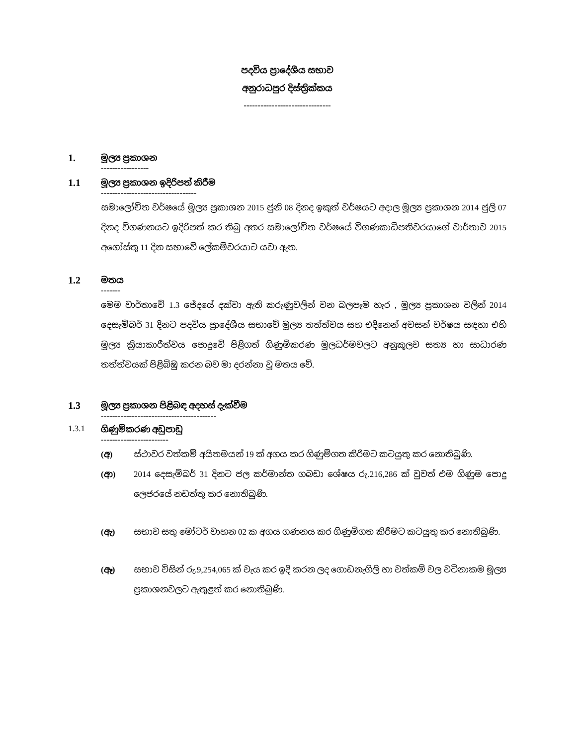පදවිය ප්‍රාදේශීය සභාව
අනුරාධපුර දිස්ත්‍රික්කය
-------------------------------
1.
මූල්‍ය ප්‍රකාශන
-----------------
1.1
මූල්‍ය ප්‍රකාශන ඉදිරිපත් කිරීම
----------------------------------
සමාලෝචිත වර්ෂයේ මූල්‍ය ප්‍රකාශන 2015 ජුනි 08 දිනද ඉකුත් වර්ෂයට අදාල මූල්‍ය ප්‍රකාශන 2014 ජුලි 07 දිනද විගණනයට ඉදිරිපත් කර තිබු අතර සමාලෝචිත වර්ෂයේ විගණකාධිපතිවරයාගේ වාර්තාව 2015 අගෝස්තු 11 දින සභාවේ ලේකම්වරයාට යවා ඇත.
1.2
මතය
-------
මෙම වාර්තාවේ 1.3 ජේදයේ දක්වා ඇති කරුණුවලින් වන බලපෑම හැර , මූල්‍ය ප්‍රකාශන වලින් 2014 දෙසැම්බර් 31 දිනට පදවිය ප්‍රාදේශීය සභාවේ මූල්‍ය තත්ත්වය සහ එදිනෙන් අවසන් වර්ෂය සඳහා එහි මූල්‍ය ක්‍රියාකාරීත්වය පොදුවේ පිළිගත් ගිණුම්කරණ මූලධර්මවලට අනුකූලව සත්‍ය හා සාධාරණ තත්ත්වයක් පිළිබිඹු කරන බව මා දරන්නා වූ මතය වේ.
1.3
මූල්‍ය ප්‍රකාශන පිළිබඳ අදහස් දැක්වීම
-----------------------------------------
1.3.1 ගිණුම්කරණ අඩුපාඩු
------------------------
(අ) ස්ථාවර වත්කම් අයිතමයන් 19 ක් අගය කර ගිණුම්ගත කිරීමට කටයුතු කර නොතිබුණි.
(ආ) 2014 දෙසැම්බර් 31 දිනට ජල කර්මාන්ත ගබඩා ශේෂය රු.216,286 ක් වුවත් එම ගිණුම පොදු ලෙජරයේ නඩත්තු කර නොතිබුණි.
(ඇ) සභාව සතු මෝටර් වාහන 02 ක අගය ගණනය කර ගිණුම්ගත කිරීමට කටයුතු කර නොතිබුණි.
(ඈ) සභාව විසින් රු.9,254,065 ක් වැය කර ඉදි කරන ලද ගොඩනැගිලි හා වත්කම් වල වටිනාකම මූල්‍ය ප්‍රකාශනවලට ඇතුළත් කර නොතිබුණි.